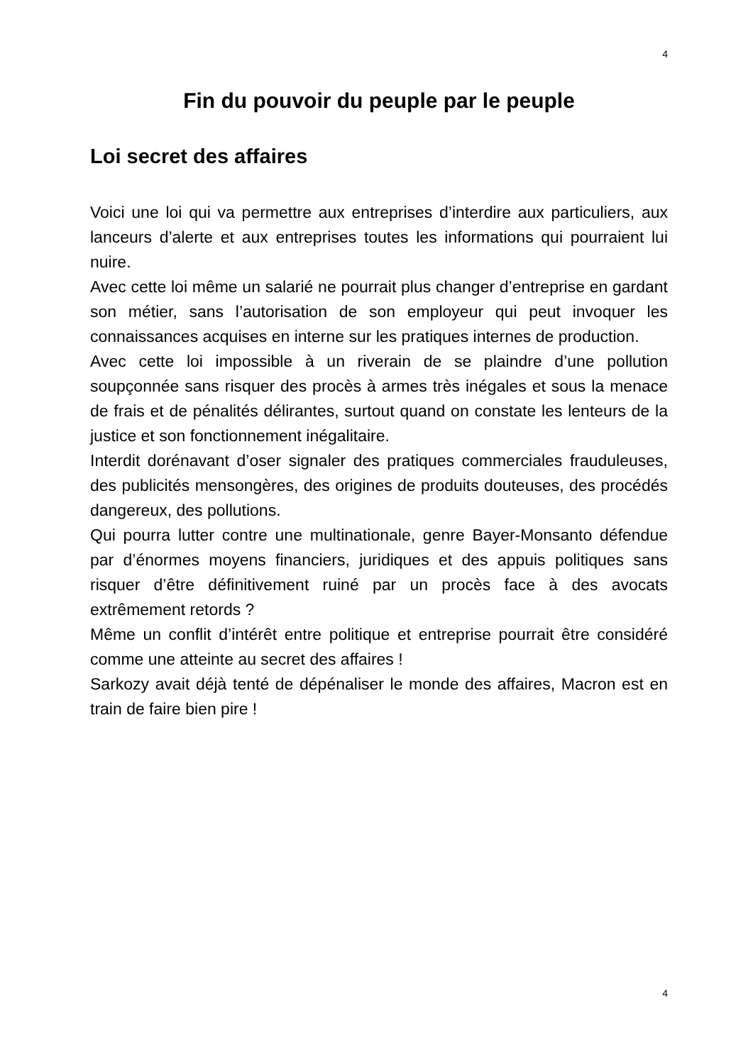4
Fin du pouvoir du peuple par le peuple
Loi secret des affaires
Voici une loi qui va permettre aux entreprises d’interdire aux particuliers, aux lanceurs d’alerte et aux entreprises toutes les informations qui pourraient lui nuire.
Avec cette loi même un salarié ne pourrait plus changer d’entreprise en gardant son métier, sans l’autorisation de son employeur qui peut invoquer les connaissances acquises en interne sur les pratiques internes de production.
Avec cette loi impossible à un riverain de se plaindre d’une pollution soupçonnée sans risquer des procès à armes très inégales et sous la menace de frais et de pénalités délirantes, surtout quand on constate les lenteurs de la justice et son fonctionnement inégalitaire.
Interdit dorénavant d’oser signaler des pratiques commerciales frauduleuses, des publicités mensongères, des origines de produits douteuses, des procédés dangereux, des pollutions.
Qui pourra lutter contre une multinationale, genre Bayer-Monsanto défendue par d’énormes moyens financiers, juridiques et des appuis politiques sans risquer d’être définitivement ruiné par un procès face à des avocats extrêmement retords ?
Même un conflit d’intérêt entre politique et entreprise pourrait être considéré comme une atteinte au secret des affaires !
Sarkozy avait déjà tenté de dépénaliser le monde des affaires, Macron est en train de faire bien pire !
4